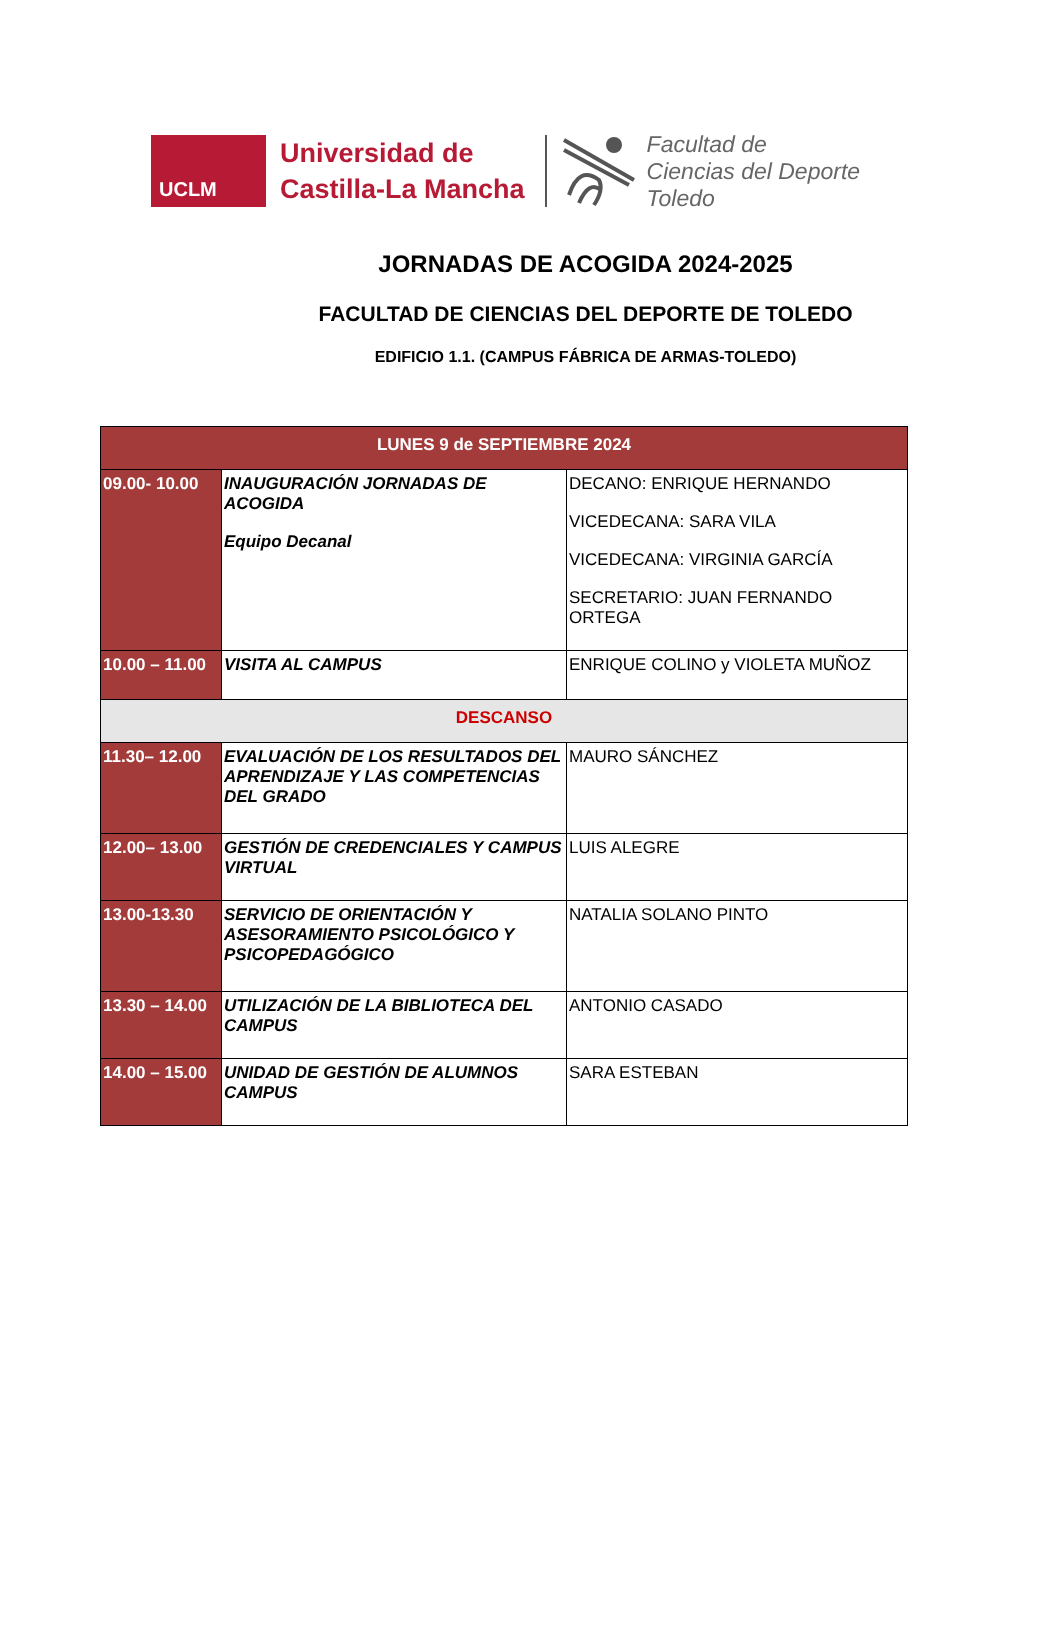UCLM
Universidad de
Castilla-La Mancha
Facultad de
Ciencias del Deporte
Toledo
JORNADAS DE ACOGIDA 2024-2025
FACULTAD DE CIENCIAS DEL DEPORTE DE TOLEDO
EDIFICIO 1.1. (CAMPUS FÁBRICA DE ARMAS-TOLEDO)
| LUNES 9 de SEPTIEMBRE 2024 | | |
| --- | --- | --- |
| 09.00- 10.00 | INAUGURACIÓN JORNADAS DE ACOGIDA Equipo Decanal | DECANO: ENRIQUE HERNANDO VICEDECANA: SARA VILA VICEDECANA: VIRGINIA GARCÍA SECRETARIO: JUAN FERNANDO ORTEGA |
| 10.00 – 11.00 | VISITA AL CAMPUS | ENRIQUE COLINO y VIOLETA MUÑOZ |
| DESCANSO | | |
| 11.30– 12.00 | EVALUACIÓN DE LOS RESULTADOS DEL APRENDIZAJE Y LAS COMPETENCIAS DEL GRADO | MAURO SÁNCHEZ |
| 12.00– 13.00 | GESTIÓN DE CREDENCIALES Y CAMPUS VIRTUAL | LUIS ALEGRE |
| 13.00-13.30 | SERVICIO DE ORIENTACIÓN Y ASESORAMIENTO PSICOLÓGICO Y PSICOPEDAGÓGICO | NATALIA SOLANO PINTO |
| 13.30 – 14.00 | UTILIZACIÓN DE LA BIBLIOTECA DEL CAMPUS | ANTONIO CASADO |
| 14.00 – 15.00 | UNIDAD DE GESTIÓN DE ALUMNOS CAMPUS | SARA ESTEBAN |